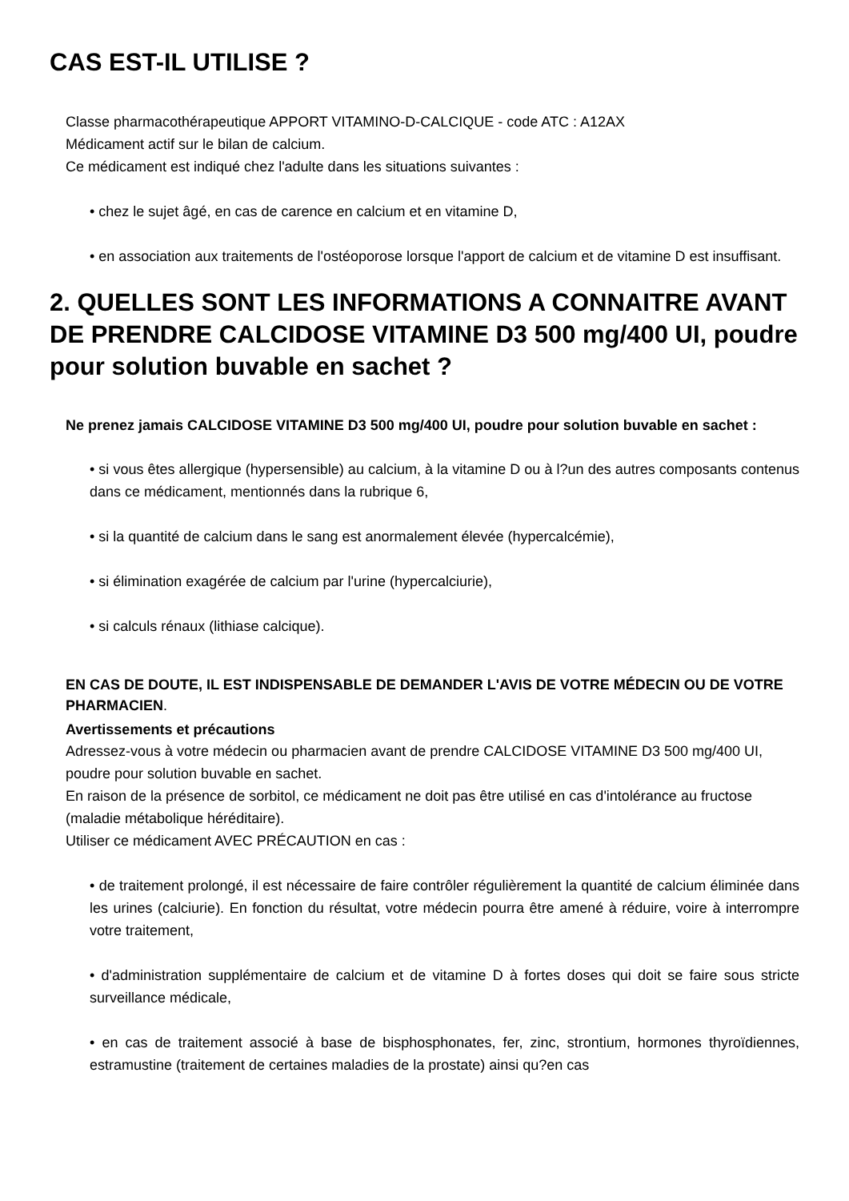CAS EST-IL UTILISE ?
Classe pharmacothérapeutique APPORT VITAMINO-D-CALCIQUE - code ATC : A12AX
Médicament actif sur le bilan de calcium.
Ce médicament est indiqué chez l'adulte dans les situations suivantes :
• chez le sujet âgé, en cas de carence en calcium et en vitamine D,
• en association aux traitements de l'ostéoporose lorsque l'apport de calcium et de vitamine D est insuffisant.
2. QUELLES SONT LES INFORMATIONS A CONNAITRE AVANT DE PRENDRE CALCIDOSE VITAMINE D3 500 mg/400 UI, poudre pour solution buvable en sachet ?
Ne prenez jamais CALCIDOSE VITAMINE D3 500 mg/400 UI, poudre pour solution buvable en sachet :
• si vous êtes allergique (hypersensible) au calcium, à la vitamine D ou à l?un des autres composants contenus dans ce médicament, mentionnés dans la rubrique 6,
• si la quantité de calcium dans le sang est anormalement élevée (hypercalcémie),
• si élimination exagérée de calcium par l'urine (hypercalciurie),
• si calculs rénaux (lithiase calcique).
EN CAS DE DOUTE, IL EST INDISPENSABLE DE DEMANDER L'AVIS DE VOTRE MÉDECIN OU DE VOTRE PHARMACIEN.
Avertissements et précautions
Adressez-vous à votre médecin ou pharmacien avant de prendre CALCIDOSE VITAMINE D3 500 mg/400 UI, poudre pour solution buvable en sachet.
En raison de la présence de sorbitol, ce médicament ne doit pas être utilisé en cas d'intolérance au fructose (maladie métabolique héréditaire).
Utiliser ce médicament AVEC PRÉCAUTION en cas :
• de traitement prolongé, il est nécessaire de faire contrôler régulièrement la quantité de calcium éliminée dans les urines (calciurie). En fonction du résultat, votre médecin pourra être amené à réduire, voire à interrompre votre traitement,
• d'administration supplémentaire de calcium et de vitamine D à fortes doses qui doit se faire sous stricte surveillance médicale,
• en cas de traitement associé à base de bisphosphonates, fer, zinc, strontium, hormones thyroïdiennes, estramustine (traitement de certaines maladies de la prostate) ainsi qu?en cas